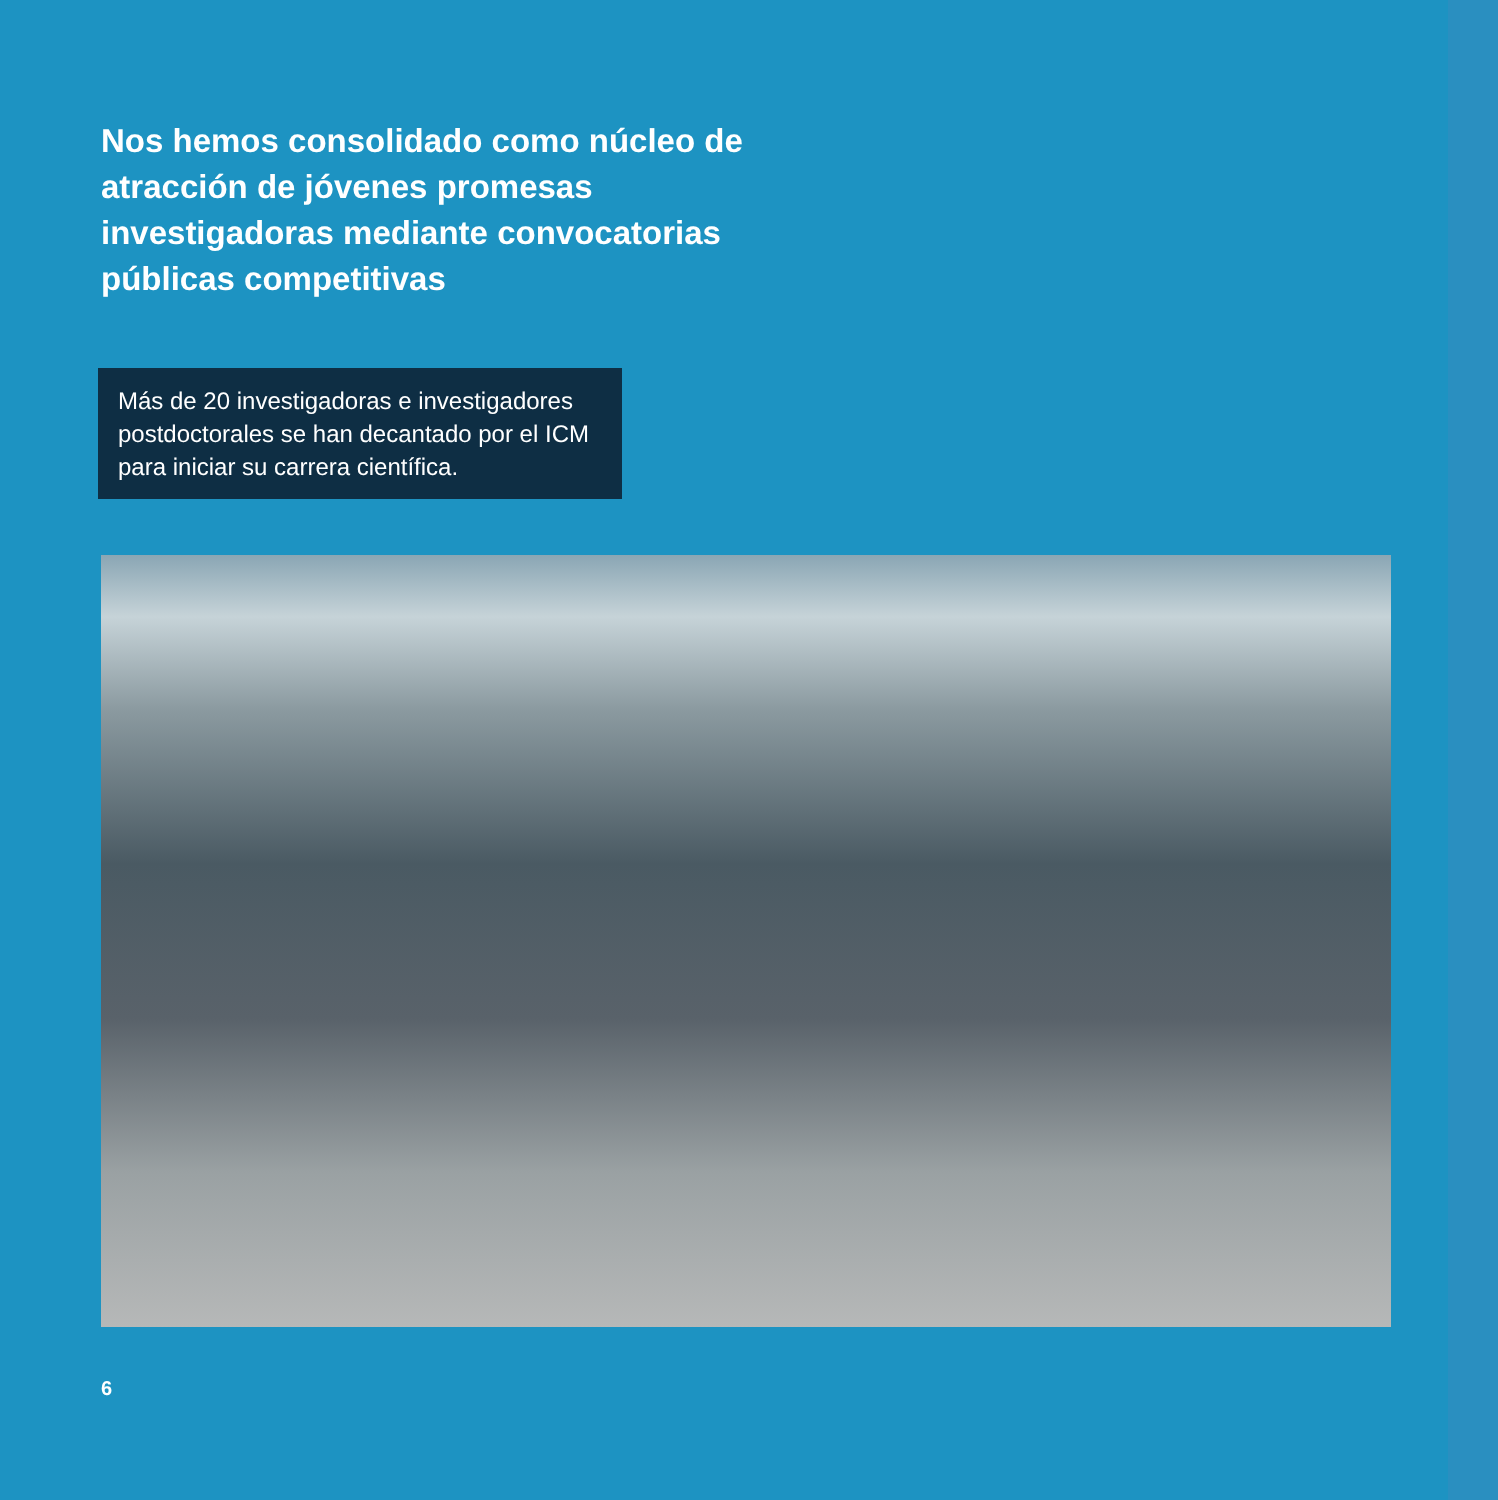Nos hemos consolidado como núcleo de atracción de jóvenes promesas investigadoras mediante convocatorias públicas competitivas
Más de 20 investigadoras e investigadores postdoctorales se han decantado por el ICM para iniciar su carrera científica.
6